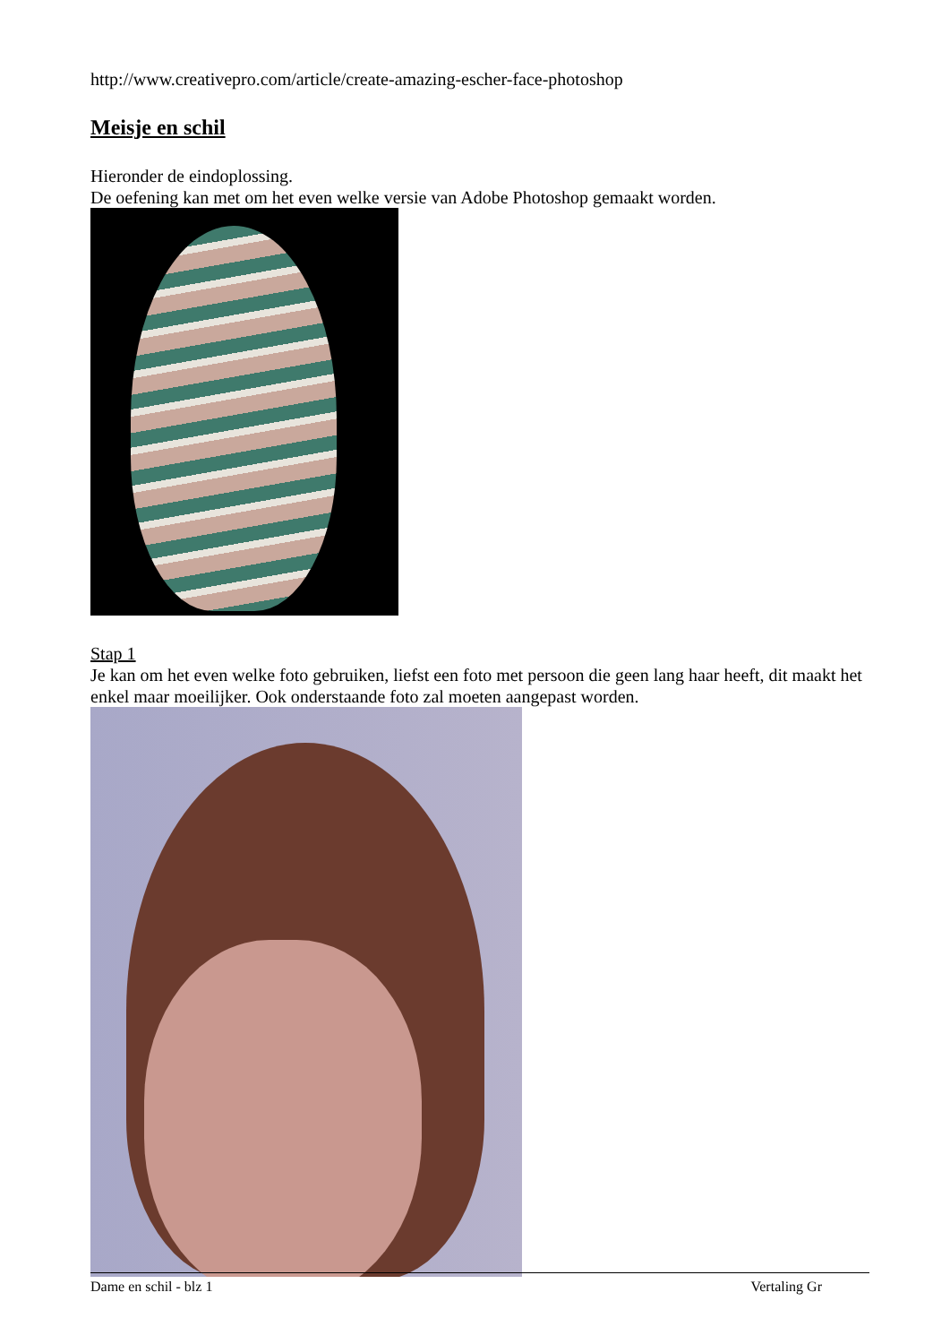http://www.creativepro.com/article/create-amazing-escher-face-photoshop
Meisje en schil
Hieronder de eindoplossing.
De oefening kan met om het even welke versie van Adobe Photoshop gemaakt worden.
Stap 1
Je kan om het even welke foto gebruiken, liefst een foto met persoon die geen lang haar heeft, dit maakt het enkel maar moeilijker. Ook onderstaande foto zal moeten aangepast worden.
Dame en schil - blz 1 Vertaling Gr